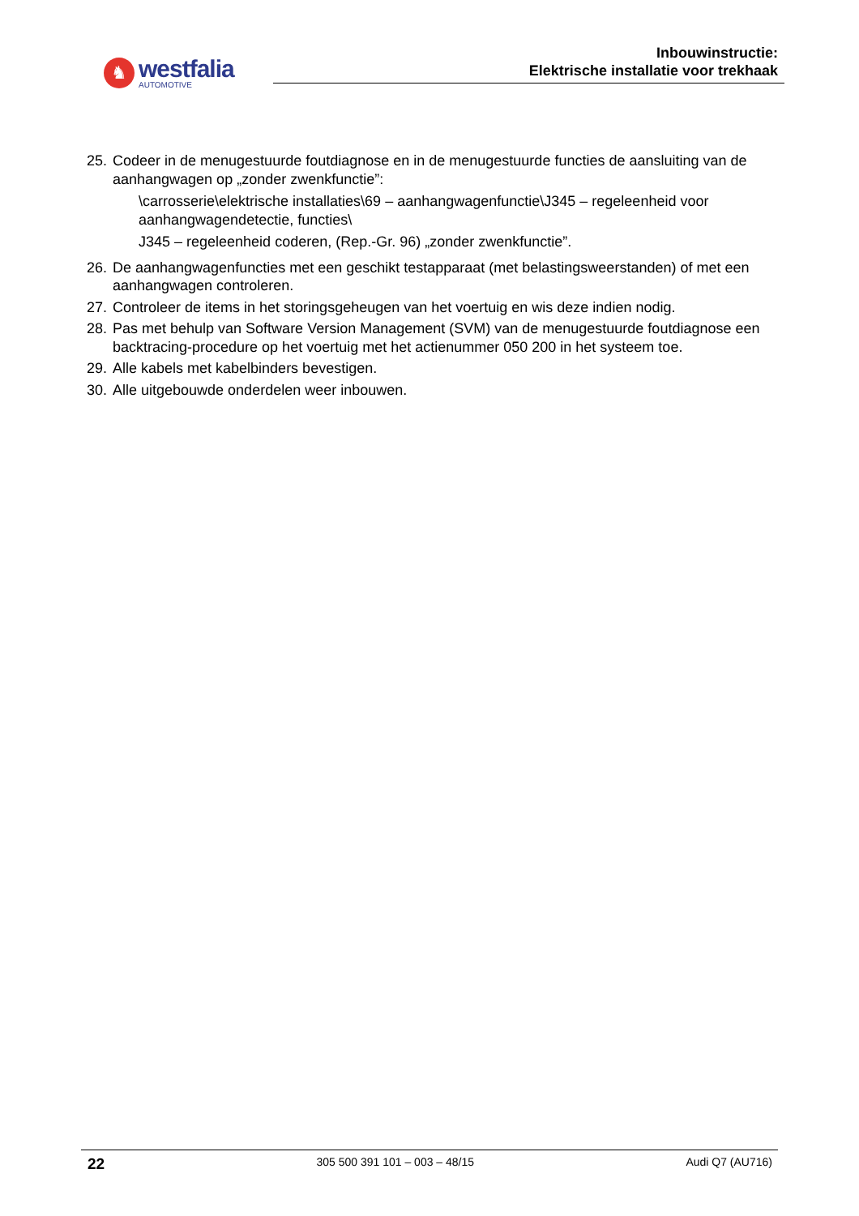♞
westfalia
AUTOMOTIVE
Inbouwinstructie:
Elektrische installatie voor trekhaak
25.
Codeer in de menugestuurde foutdiagnose en in de menugestuurde functies de aansluiting van de aanhangwagen op „zonder zwenkfunctie”:
\carrosserie\elektrische installaties\69 – aanhangwagenfunctie\J345 – regeleenheid voor aanhangwagendetectie, functies\
J345 – regeleenheid coderen, (Rep.-Gr. 96) „zonder zwenkfunctie”.
26.
De aanhangwagenfuncties met een geschikt testapparaat (met belastingsweerstanden) of met een aanhangwagen controleren.
27.
Controleer de items in het storingsgeheugen van het voertuig en wis deze indien nodig.
28.
Pas met behulp van Software Version Management (SVM) van de menugestuurde foutdiagnose een backtracing-procedure op het voertuig met het actienummer 050 200 in het systeem toe.
29.
Alle kabels met kabelbinders bevestigen.
30.
Alle uitgebouwde onderdelen weer inbouwen.
22 305 500 391 101 – 003 – 48/15 Audi Q7 (AU716)